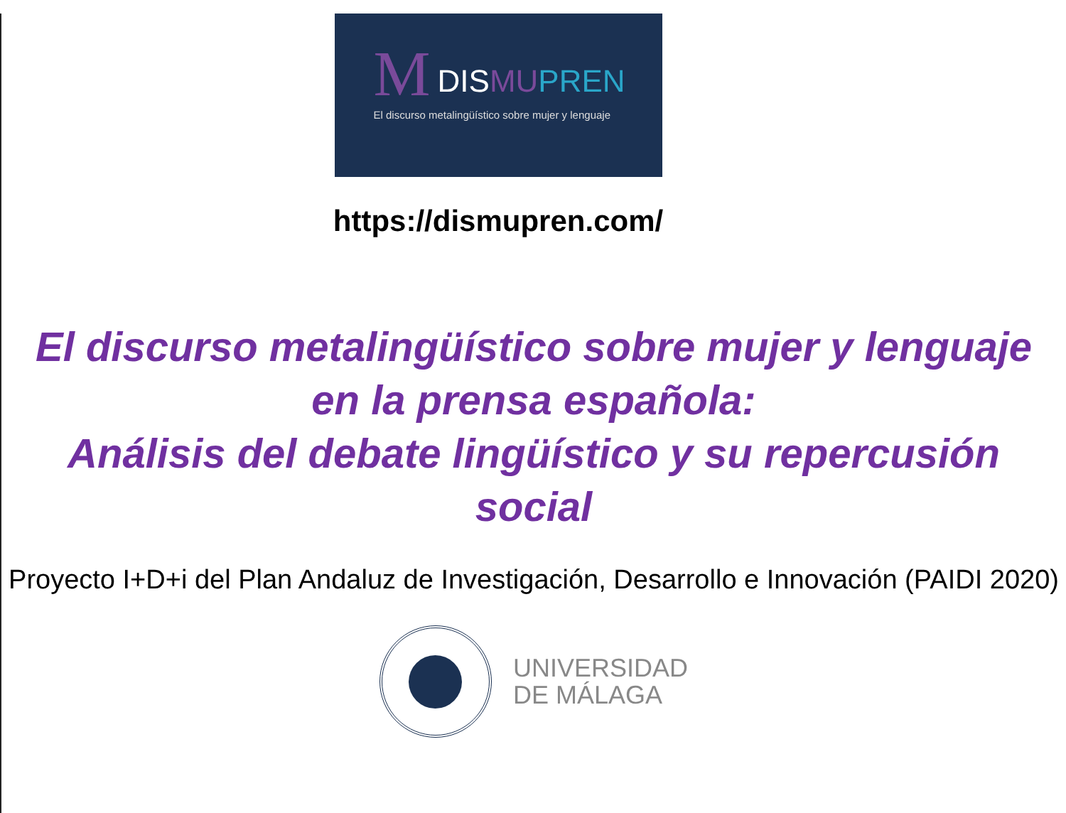M DISMU PREN
El discurso metalingüístico sobre mujer y lenguaje
https://dismupren.com/
El discurso metalingüístico sobre mujer y lenguaje en la prensa española:
Análisis del debate lingüístico y su repercusión social
Proyecto I+D+i del Plan Andaluz de Investigación, Desarrollo e Innovación (PAIDI 2020)
UNIVERSIDAD
DE MÁLAGA